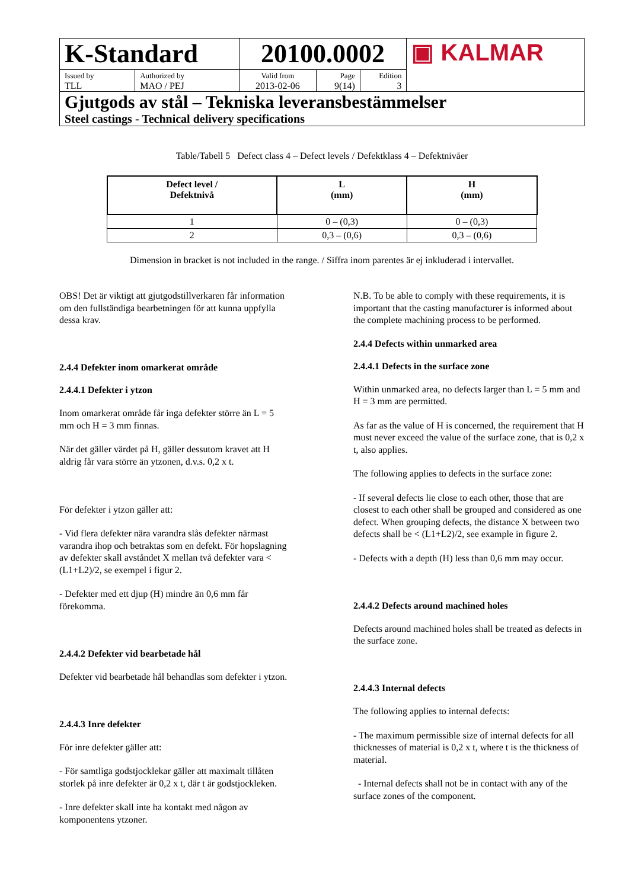| K-Standard | | 20100.0002 | | | ▣ KALMAR |
| Issued by TLL | Authorized by MAO / PEJ | Valid from 2013-02-06 | Page 9(14) | Edition 3 | |
| Gjutgods av stål – Tekniska leveransbestämmelser Steel castings - Technical delivery specifications | | | | | |
Table/Tabell 5 Defect class 4 – Defect levels / Defektklass 4 – Defektnivåer
| Defect level / Defektnivå | L (mm) | H (mm) |
| --- | --- | --- |
| 1 | 0 – (0,3) | 0 – (0,3) |
| 2 | 0,3 – (0,6) | 0,3 – (0,6) |
Dimension in bracket is not included in the range. / Siffra inom parentes är ej inkluderad i intervallet.
OBS! Det är viktigt att gjutgodstillverkaren får information om den fullständiga bearbetningen för att kunna uppfylla dessa krav.
2.4.4 Defekter inom omarkerat område
2.4.4.1 Defekter i ytzon
Inom omarkerat område får inga defekter större än L = 5 mm och H = 3 mm finnas.
När det gäller värdet på H, gäller dessutom kravet att H aldrig får vara större än ytzonen, d.v.s. 0,2 x t.
För defekter i ytzon gäller att:
- Vid flera defekter nära varandra slås defekter närmast varandra ihop och betraktas som en defekt. För hopslagning av defekter skall avståndet X mellan två defekter vara < (L1+L2)/2, se exempel i figur 2.
- Defekter med ett djup (H) mindre än 0,6 mm får förekomma.
2.4.4.2 Defekter vid bearbetade hål
Defekter vid bearbetade hål behandlas som defekter i ytzon.
2.4.4.3 Inre defekter
För inre defekter gäller att:
- För samtliga godstjocklekar gäller att maximalt tillåten storlek på inre defekter är 0,2 x t, där t är godstjockleken.
- Inre defekter skall inte ha kontakt med någon av komponentens ytzoner.
N.B. To be able to comply with these requirements, it is important that the casting manufacturer is informed about the complete machining process to be performed.
2.4.4 Defects within unmarked area
2.4.4.1 Defects in the surface zone
Within unmarked area, no defects larger than L = 5 mm and H = 3 mm are permitted.
As far as the value of H is concerned, the requirement that H must never exceed the value of the surface zone, that is 0,2 x t, also applies.
The following applies to defects in the surface zone:
- If several defects lie close to each other, those that are closest to each other shall be grouped and considered as one defect. When grouping defects, the distance X between two defects shall be < (L1+L2)/2, see example in figure 2.
- Defects with a depth (H) less than 0,6 mm may occur.
2.4.4.2 Defects around machined holes
Defects around machined holes shall be treated as defects in the surface zone.
2.4.4.3 Internal defects
The following applies to internal defects:
- The maximum permissible size of internal defects for all thicknesses of material is 0,2 x t, where t is the thickness of material.
- Internal defects shall not be in contact with any of the surface zones of the component.